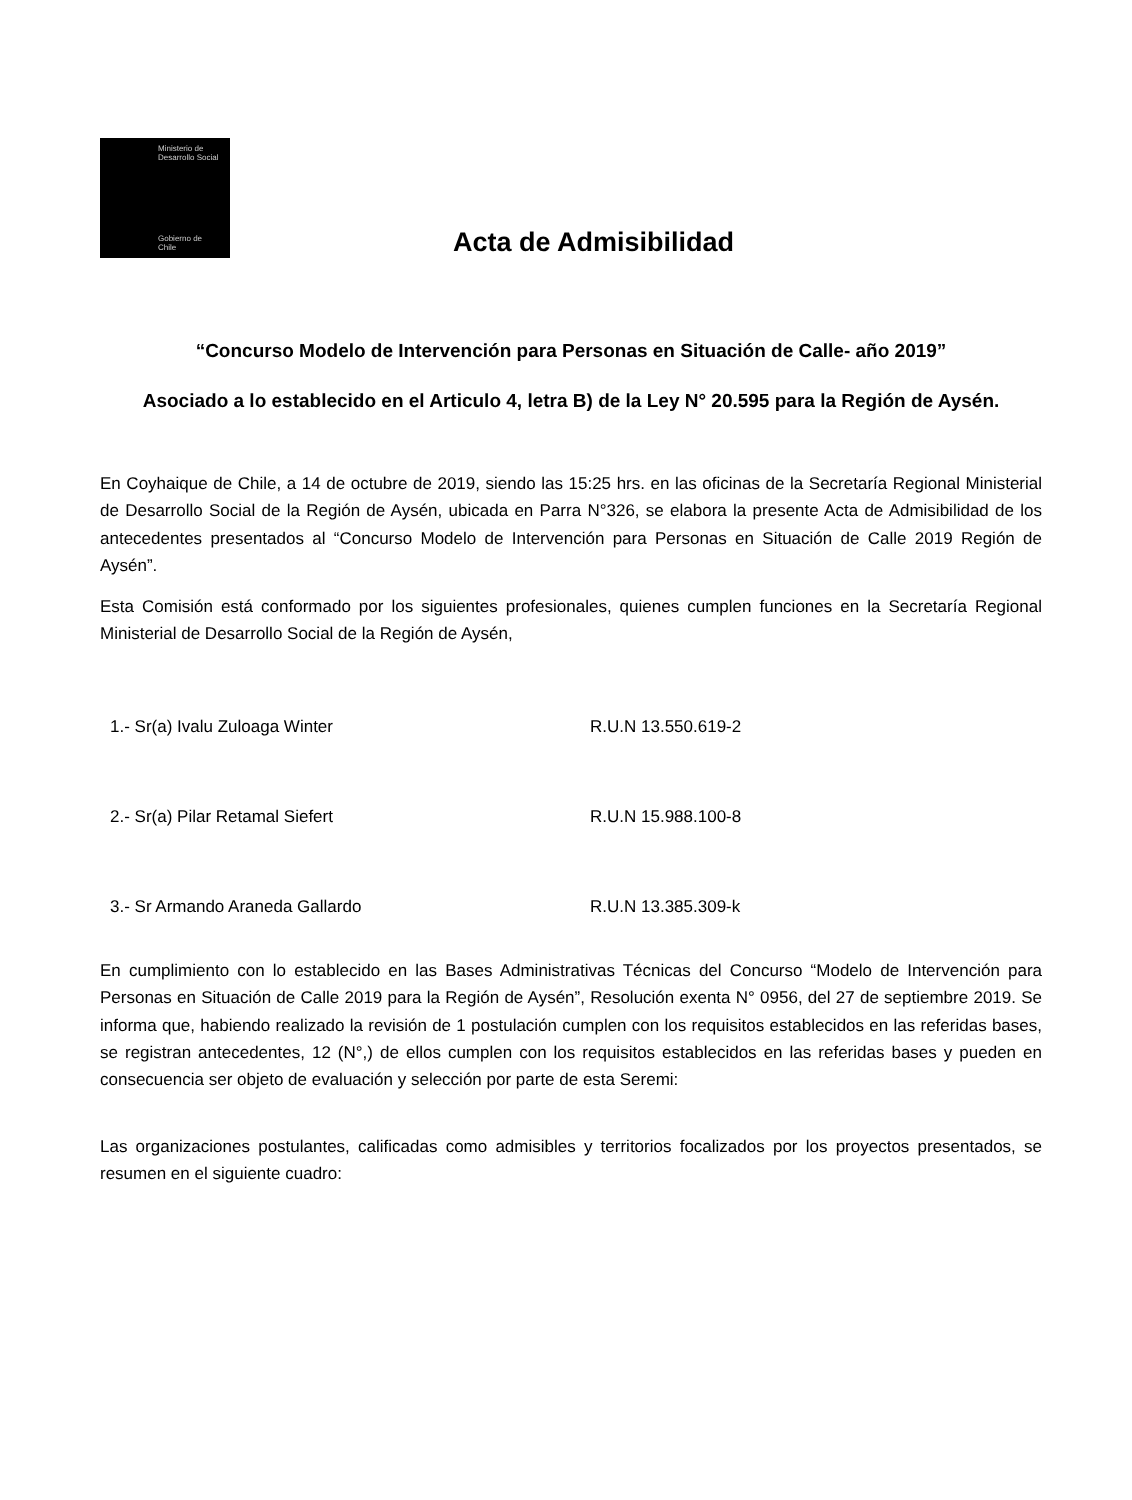Ministerio de Desarrollo Social
Gobierno de Chile
Acta de Admisibilidad
“Concurso Modelo de Intervención para Personas en Situación de Calle- año 2019”
Asociado a lo establecido en el Articulo 4, letra B) de la Ley N° 20.595 para la Región de Aysén.
En Coyhaique de Chile, a 14 de octubre de 2019, siendo las 15:25 hrs. en las oficinas de la Secretaría Regional Ministerial de Desarrollo Social de la Región de Aysén, ubicada en Parra N°326, se elabora la presente Acta de Admisibilidad de los antecedentes presentados al “Concurso Modelo de Intervención para Personas en Situación de Calle 2019 Región de Aysén”.
Esta Comisión está conformado por los siguientes profesionales, quienes cumplen funciones en la Secretaría Regional Ministerial de Desarrollo Social de la Región de Aysén,
1.- Sr(a) Ivalu Zuloaga Winter R.U.N 13.550.619-2
2.- Sr(a) Pilar Retamal Siefert R.U.N 15.988.100-8
3.- Sr Armando Araneda Gallardo R.U.N 13.385.309-k
En cumplimiento con lo establecido en las Bases Administrativas Técnicas del Concurso “Modelo de Intervención para Personas en Situación de Calle 2019 para la Región de Aysén”, Resolución exenta N° 0956, del 27 de septiembre 2019. Se informa que, habiendo realizado la revisión de 1 postulación cumplen con los requisitos establecidos en las referidas bases, se registran antecedentes, 12 (N°,) de ellos cumplen con los requisitos establecidos en las referidas bases y pueden en consecuencia ser objeto de evaluación y selección por parte de esta Seremi:
Las organizaciones postulantes, calificadas como admisibles y territorios focalizados por los proyectos presentados, se resumen en el siguiente cuadro: